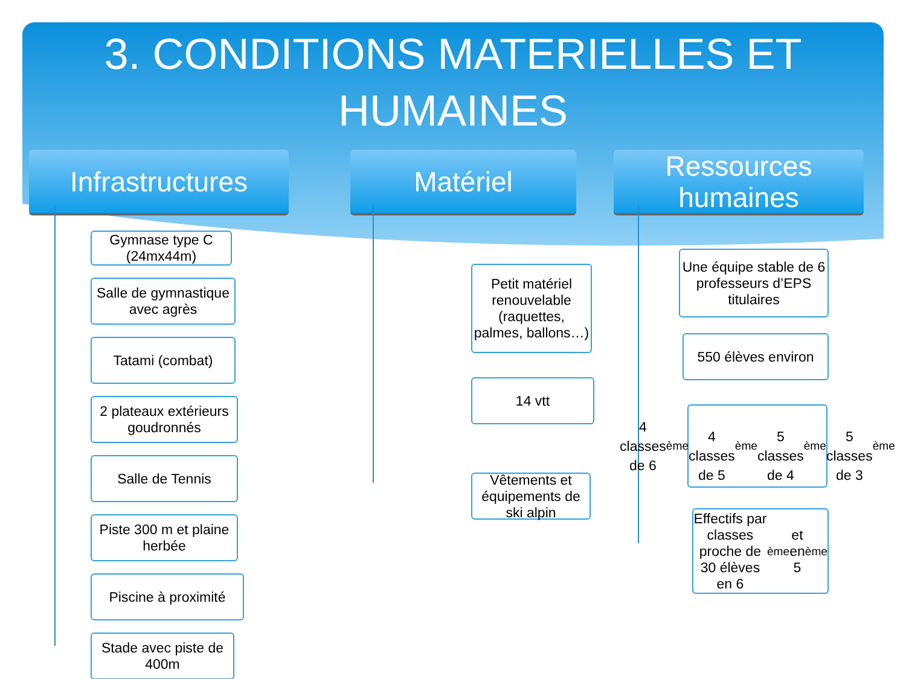3. CONDITIONS MATERIELLES ET
HUMAINES
Infrastructures
Gymnase type C (24mx44m)
Salle de gymnastique avec agrès
Tatami (combat)
2 plateaux extérieurs goudronnés
Salle de Tennis
Piste 300 m et plaine herbée
Piscine à proximité
Stade avec piste de 400m
Matériel
Petit matériel renouvelable (raquettes, palmes, ballons…)
14 vtt
Vêtements et équipements de ski alpin
Ressources humaines
Une équipe stable de 6 professeurs d’EPS titulaires
550 élèves environ
4 classes de 6<sup>ème</sup>
4 classes de 5<sup>ème</sup>
5 classes de 4<sup>ème</sup>
5 classes de 3<sup>ème</sup>
Effectifs par classes proche de 30 élèves en 6<sup>ème</sup> et en 5<sup>ème</sup>